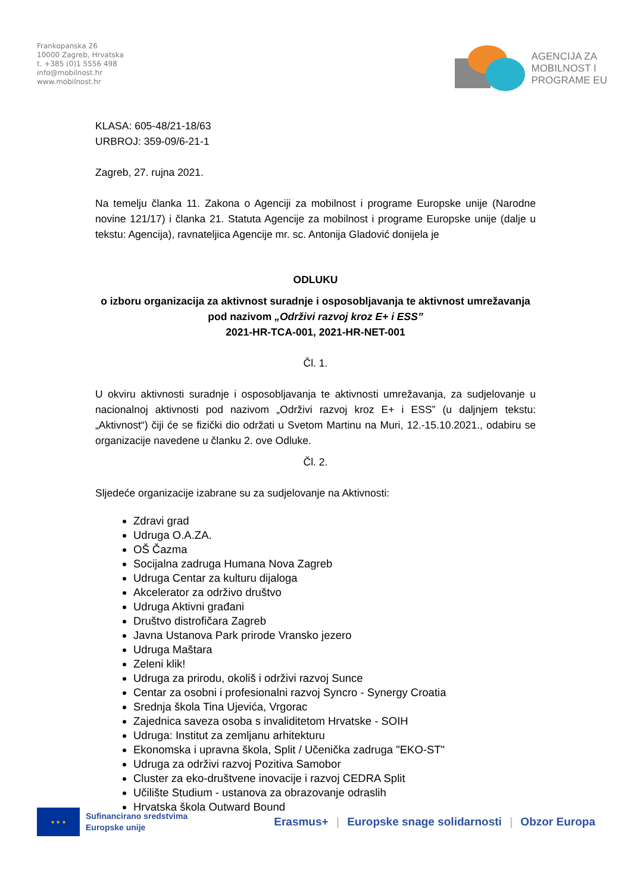Frankopanska 26
10000 Zagreb, Hrvatska
t. +385 (0)1 5556 498
info@mobilnost.hr
www.mobilnost.hr
AGENCIJA ZA
MOBILNOST I
PROGRAME EU
KLASA: 605-48/21-18/63
URBROJ: 359-09/6-21-1
Zagreb, 27. rujna 2021.
Na temelju članka 11. Zakona o Agenciji za mobilnost i programe Europske unije (Narodne novine 121/17) i članka 21. Statuta Agencije za mobilnost i programe Europske unije (dalje u tekstu: Agencija), ravnateljica Agencije mr. sc. Antonija Gladović donijela je
ODLUKU
o izboru organizacija za aktivnost suradnje i osposobljavanja te aktivnost umrežavanja pod nazivom „Održivi razvoj kroz E+ i ESS”
2021-HR-TCA-001, 2021-HR-NET-001
Čl. 1.
U okviru aktivnosti suradnje i osposobljavanja te aktivnosti umrežavanja, za sudjelovanje u nacionalnoj aktivnosti pod nazivom „Održivi razvoj kroz E+ i ESS” (u daljnjem tekstu: „Aktivnost“) čiji će se fizički dio održati u Svetom Martinu na Muri, 12.-15.10.2021., odabiru se organizacije navedene u članku 2. ove Odluke.
Čl. 2.
Sljedeće organizacije izabrane su za sudjelovanje na Aktivnosti:
Zdravi grad
Udruga O.A.ZA.
OŠ Čazma
Socijalna zadruga Humana Nova Zagreb
Udruga Centar za kulturu dijaloga
Akcelerator za održivo društvo
Udruga Aktivni građani
Društvo distrofičara Zagreb
Javna Ustanova Park prirode Vransko jezero
Udruga Maštara
Zeleni klik!
Udruga za prirodu, okoliš i održivi razvoj Sunce
Centar za osobni i profesionalni razvoj Syncro - Synergy Croatia
Srednja škola Tina Ujevića, Vrgorac
Zajednica saveza osoba s invaliditetom Hrvatske - SOIH
Udruga: Institut za zemljanu arhitekturu
Ekonomska i upravna škola, Split / Učenička zadruga "EKO-ST"
Udruga za održivi razvoj Pozitiva Samobor
Cluster za eko-društvene inovacije i razvoj CEDRA Split
Učilište Studium - ustanova za obrazovanje odraslih
Hrvatska škola Outward Bound
★ ★ ★
Sufinancirano sredstvima
Europske unije
Erasmus+ | Europske snage solidarnosti | Obzor Europa